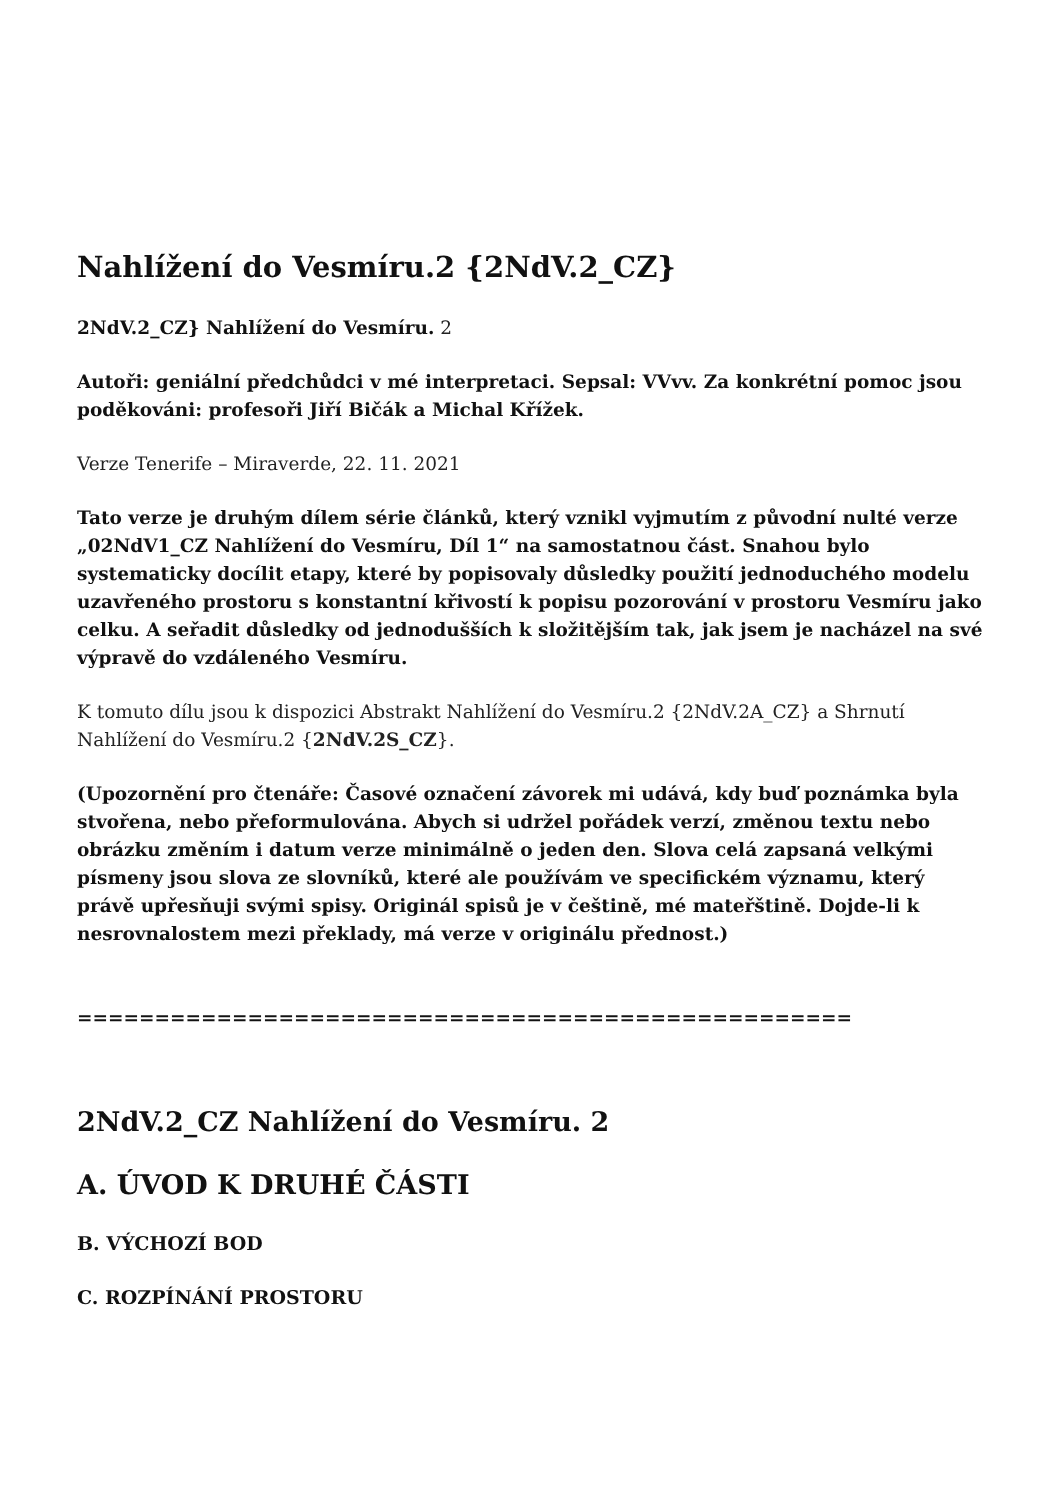Nahlížení do Vesmíru.2 {2NdV.2_CZ}
2NdV.2_CZ} Nahlížení do Vesmíru. 2
Autoři: geniální předchůdci v mé interpretaci. Sepsal: VVvv. Za konkrétní pomoc jsou poděkováni: profesoři Jiří Bičák a Michal Křížek.
Verze Tenerife – Miraverde, 22. 11. 2021
Tato verze je druhým dílem série článků, který vznikl vyjmutím z původní nulté verze „02NdV1_CZ Nahlížení do Vesmíru, Díl 1“ na samostatnou část. Snahou bylo systematicky docílit etapy, které by popisovaly důsledky použití jednoduchého modelu uzavřeného prostoru s konstantní křivostí k popisu pozorování v prostoru Vesmíru jako celku. A seřadit důsledky od jednodušších k složitějším tak, jak jsem je nacházel na své výpravě do vzdáleného Vesmíru.
K tomuto dílu jsou k dispozici Abstrakt Nahlížení do Vesmíru.2 {2NdV.2A_CZ} a Shrnutí Nahlížení do Vesmíru.2 {2NdV.2S_CZ}.
(Upozornění pro čtenáře: Časové označení závorek mi udává, kdy buď poznámka byla stvořena, nebo přeformulována. Abych si udržel pořádek verzí, změnou textu nebo obrázku změním i datum verze minimálně o jeden den. Slova celá zapsaná velkými písmeny jsou slova ze slovníků, které ale používám ve specifickém významu, který právě upřesňuji svými spisy. Originál spisů je v češtině, mé mateřštině. Dojde-li k nesrovnalostem mezi překlady, má verze v originálu přednost.)
==================================================
2NdV.2_CZ Nahlížení do Vesmíru. 2
A. ÚVOD K DRUHÉ ČÁSTI
B. VÝCHOZÍ BOD
C. ROZPÍNÁNÍ PROSTORU